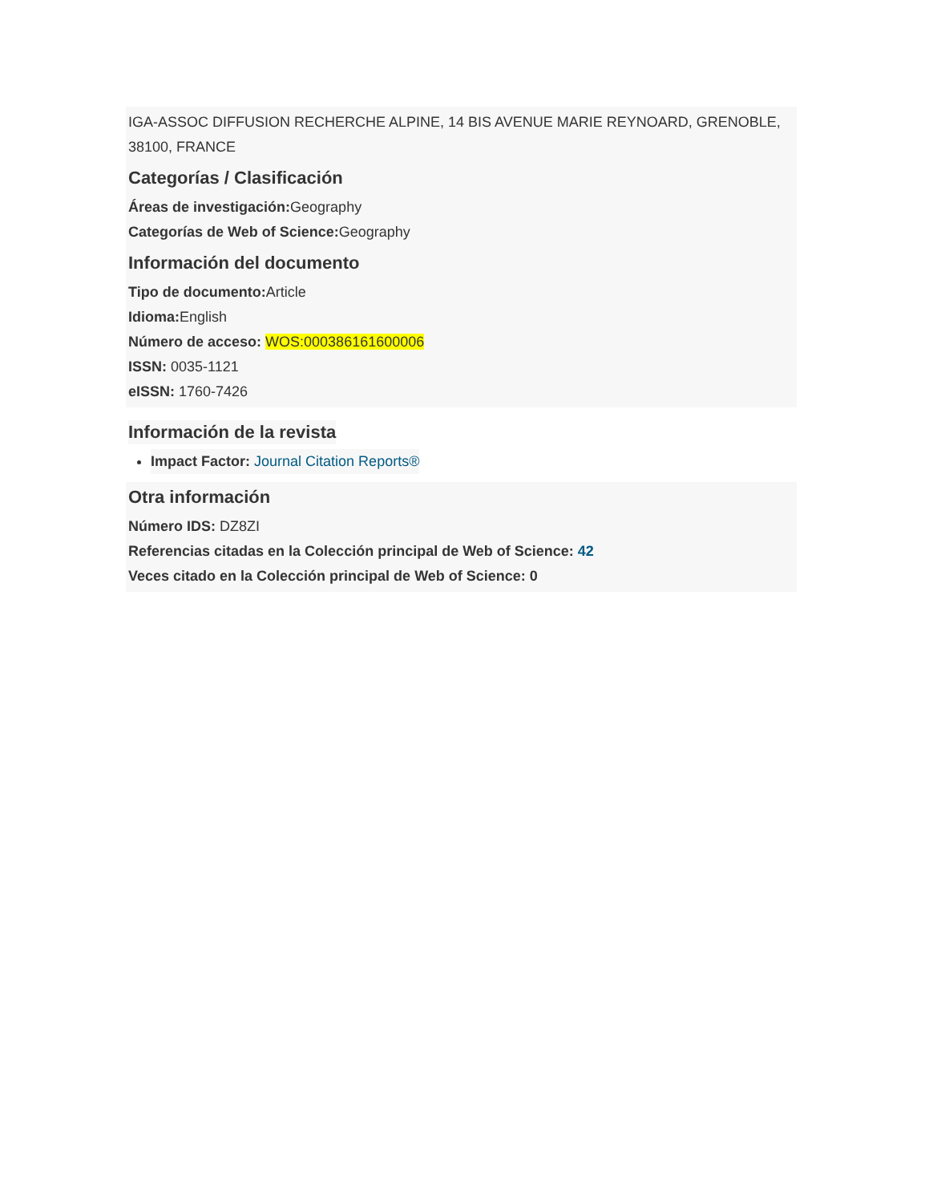IGA-ASSOC DIFFUSION RECHERCHE ALPINE, 14 BIS AVENUE MARIE REYNOARD, GRENOBLE, 38100, FRANCE
Categorías / Clasificación
Áreas de investigación: Geography
Categorías de Web of Science: Geography
Información del documento
Tipo de documento: Article
Idioma: English
Número de acceso: WOS:000386161600006
ISSN: 0035-1121
eISSN: 1760-7426
Información de la revista
Impact Factor: Journal Citation Reports®
Otra información
Número IDS: DZ8ZI
Referencias citadas en la Colección principal de Web of Science: 42
Veces citado en la Colección principal de Web of Science: 0